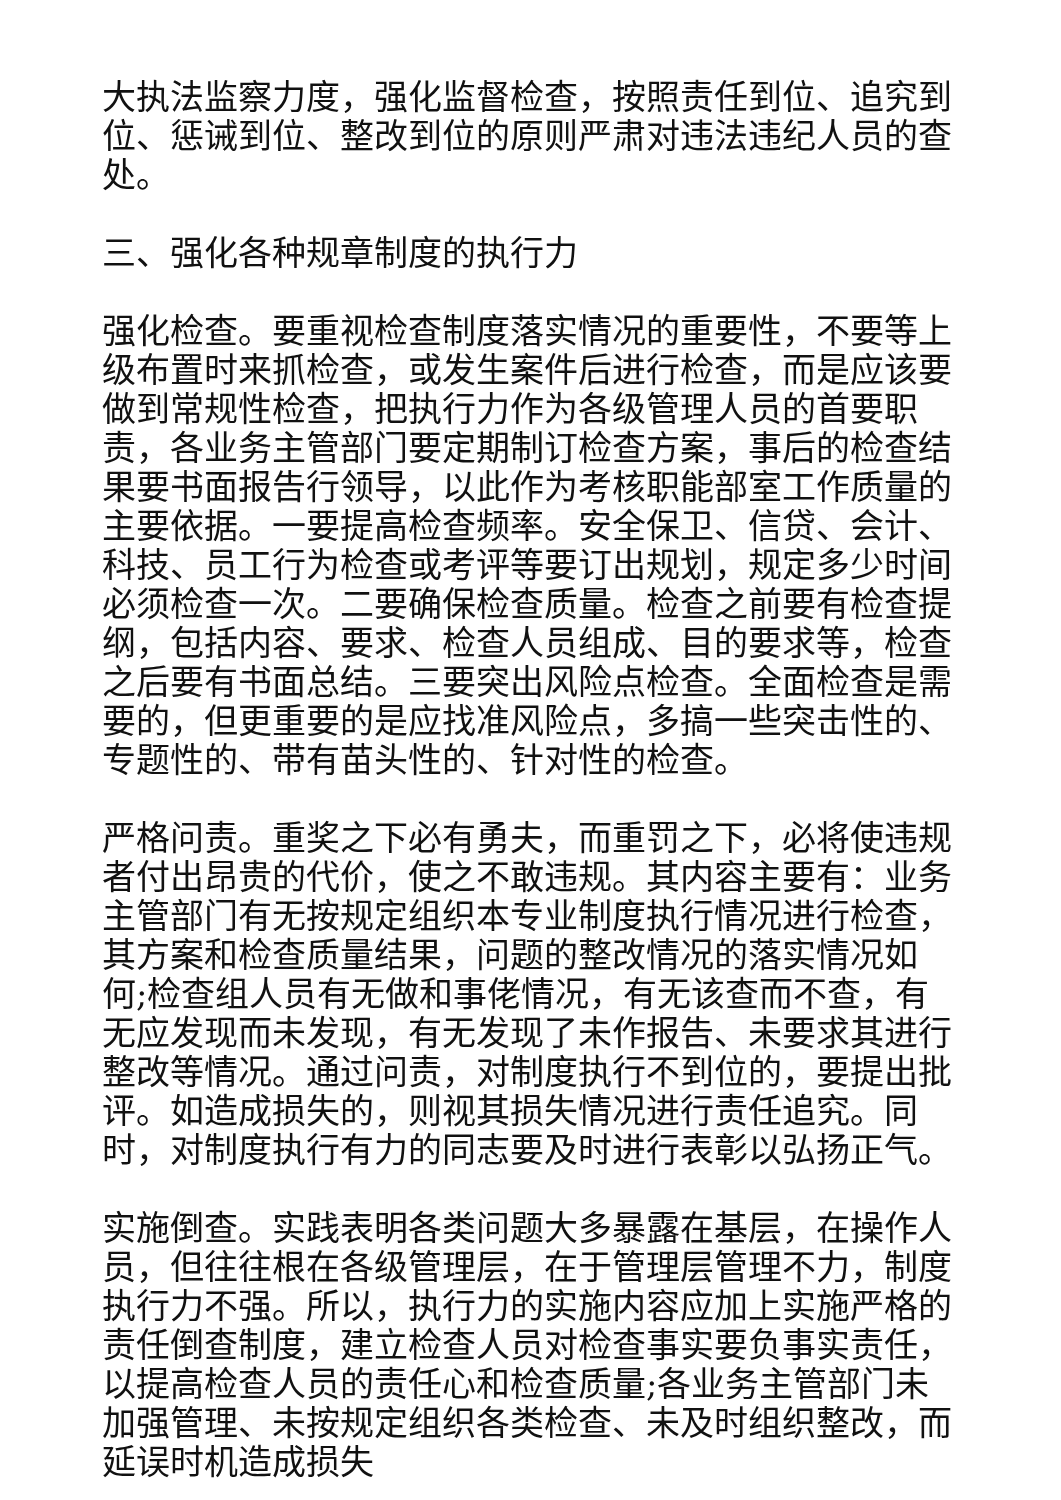大执法监察力度，强化监督检查，按照责任到位、追究到位、惩诫到位、整改到位的原则严肃对违法违纪人员的查处。
三、强化各种规章制度的执行力
强化检查。要重视检查制度落实情况的重要性，不要等上级布置时来抓检查，或发生案件后进行检查，而是应该要做到常规性检查，把执行力作为各级管理人员的首要职责，各业务主管部门要定期制订检查方案，事后的检查结果要书面报告行领导，以此作为考核职能部室工作质量的主要依据。一要提高检查频率。安全保卫、信贷、会计、科技、员工行为检查或考评等要订出规划，规定多少时间必须检查一次。二要确保检查质量。检查之前要有检查提纲，包括内容、要求、检查人员组成、目的要求等，检查之后要有书面总结。三要突出风险点检查。全面检查是需要的，但更重要的是应找准风险点，多搞一些突击性的、专题性的、带有苗头性的、针对性的检查。
严格问责。重奖之下必有勇夫，而重罚之下，必将使违规者付出昂贵的代价，使之不敢违规。其内容主要有：业务主管部门有无按规定组织本专业制度执行情况进行检查，其方案和检查质量结果，问题的整改情况的落实情况如何;检查组人员有无做和事佬情况，有无该查而不查，有无应发现而未发现，有无发现了未作报告、未要求其进行整改等情况。通过问责，对制度执行不到位的，要提出批评。如造成损失的，则视其损失情况进行责任追究。同时，对制度执行有力的同志要及时进行表彰以弘扬正气。
实施倒查。实践表明各类问题大多暴露在基层，在操作人员，但往往根在各级管理层，在于管理层管理不力，制度执行力不强。所以，执行力的实施内容应加上实施严格的责任倒查制度，建立检查人员对检查事实要负事实责任，以提高检查人员的责任心和检查质量;各业务主管部门未加强管理、未按规定组织各类检查、未及时组织整改，而延误时机造成损失